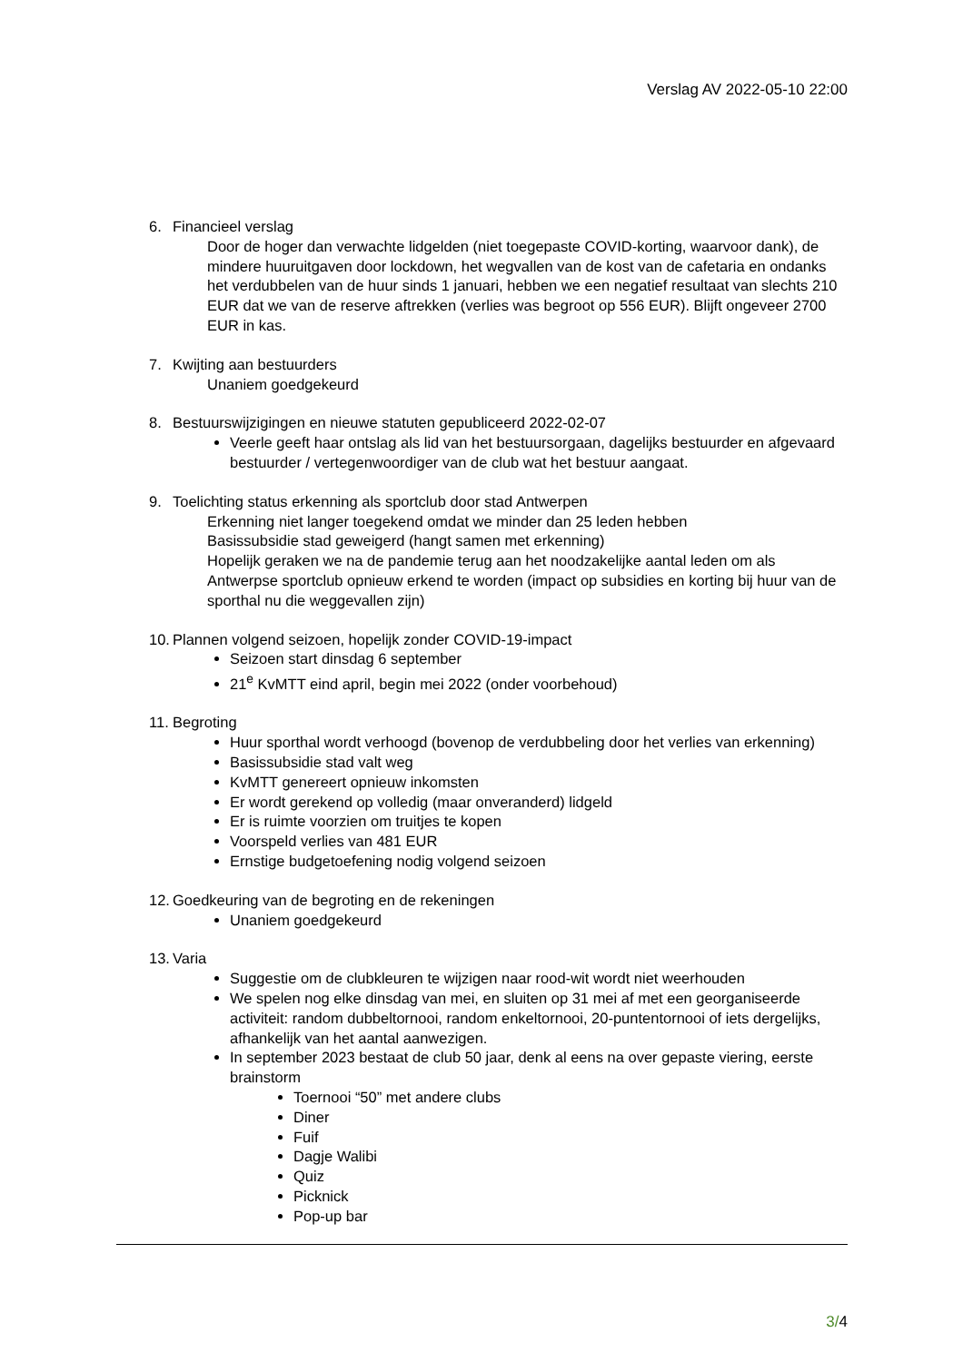Verslag AV 2022-05-10 22:00
6. Financieel verslag
Door de hoger dan verwachte lidgelden (niet toegepaste COVID-korting, waarvoor dank), de mindere huuruitgaven door lockdown, het wegvallen van de kost van de cafetaria en ondanks het verdubbelen van de huur sinds 1 januari, hebben we een negatief resultaat van slechts 210 EUR dat we van de reserve aftrekken (verlies was begroot op 556 EUR). Blijft ongeveer 2700 EUR in kas.
7. Kwijting aan bestuurders
Unaniem goedgekeurd
8. Bestuurswijzigingen en nieuwe statuten gepubliceerd 2022-02-07
Veerle geeft haar ontslag als lid van het bestuursorgaan, dagelijks bestuurder en afgevaard bestuurder / vertegenwoordiger van de club wat het bestuur aangaat.
9. Toelichting status erkenning als sportclub door stad Antwerpen
Erkenning niet langer toegekend omdat we minder dan 25 leden hebben
Basissubsidie stad geweigerd (hangt samen met erkenning)
Hopelijk geraken we na de pandemie terug aan het noodzakelijke aantal leden om als Antwerpse sportclub opnieuw erkend te worden (impact op subsidies en korting bij huur van de sporthal nu die weggevallen zijn)
10. Plannen volgend seizoen, hopelijk zonder COVID-19-impact
Seizoen start dinsdag 6 september
21<sup>e</sup> KvMTT eind april, begin mei 2022 (onder voorbehoud)
11. Begroting
Huur sporthal wordt verhoogd (bovenop de verdubbeling door het verlies van erkenning)
Basissubsidie stad valt weg
KvMTT genereert opnieuw inkomsten
Er wordt gerekend op volledig (maar onveranderd) lidgeld
Er is ruimte voorzien om truitjes te kopen
Voorspeld verlies van 481 EUR
Ernstige budgetoefening nodig volgend seizoen
12. Goedkeuring van de begroting en de rekeningen
Unaniem goedgekeurd
13. Varia
Suggestie om de clubkleuren te wijzigen naar rood-wit wordt niet weerhouden
We spelen nog elke dinsdag van mei, en sluiten op 31 mei af met een georganiseerde activiteit: random dubbeltornooi, random enkeltornooi, 20-puntentornooi of iets dergelijks, afhankelijk van het aantal aanwezigen.
In september 2023 bestaat de club 50 jaar, denk al eens na over gepaste viering, eerste brainstorm
Toernooi “50” met andere clubs
Diner
Fuif
Dagje Walibi
Quiz
Picknick
Pop-up bar
3/4